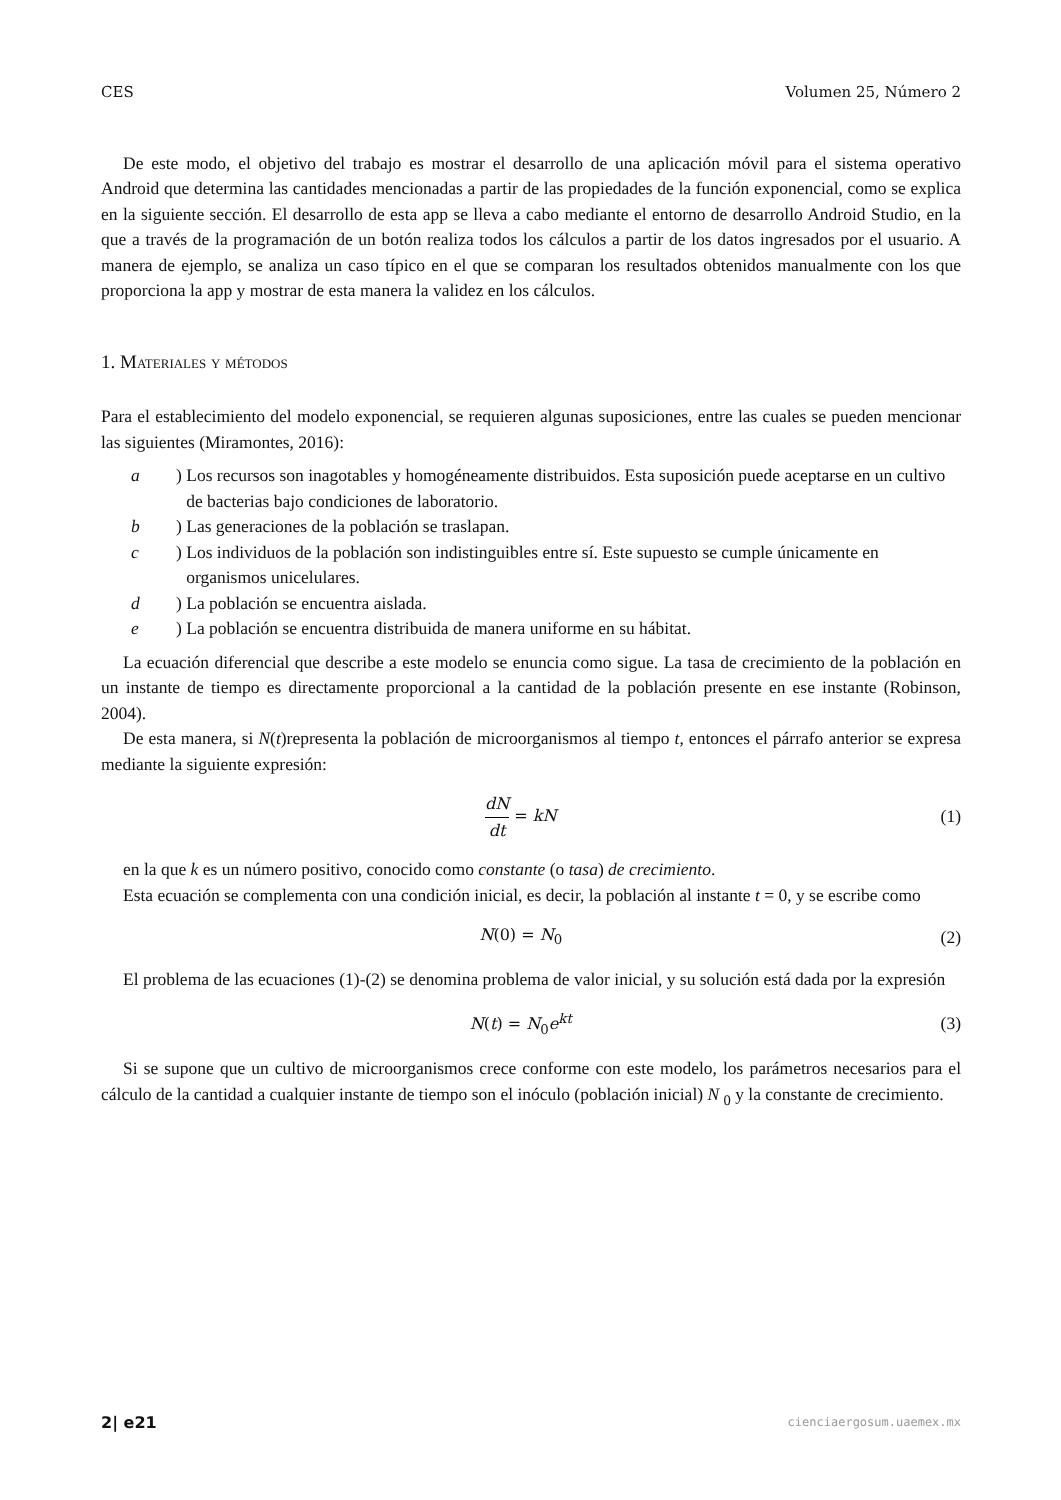CES Volumen 25, Número 2
De este modo, el objetivo del trabajo es mostrar el desarrollo de una aplicación móvil para el sistema operativo Android que determina las cantidades mencionadas a partir de las propiedades de la función exponencial, como se explica en la siguiente sección. El desarrollo de esta app se lleva a cabo mediante el entorno de desarrollo Android Studio, en la que a través de la programación de un botón realiza todos los cálculos a partir de los datos ingresados por el usuario. A manera de ejemplo, se analiza un caso típico en el que se comparan los resultados obtenidos manualmente con los que proporciona la app y mostrar de esta manera la validez en los cálculos.
1. Materiales y métodos
Para el establecimiento del modelo exponencial, se requieren algunas suposiciones, entre las cuales se pueden mencionar las siguientes (Miramontes, 2016):
a) Los recursos son inagotables y homogéneamente distribuidos. Esta suposición puede aceptarse en un cultivo de bacterias bajo condiciones de laboratorio.
b) Las generaciones de la población se traslapan.
c) Los individuos de la población son indistinguibles entre sí. Este supuesto se cumple únicamente en organismos unicelulares.
d) La población se encuentra aislada.
e) La población se encuentra distribuida de manera uniforme en su hábitat.
La ecuación diferencial que describe a este modelo se enuncia como sigue. La tasa de crecimiento de la población en un instante de tiempo es directamente proporcional a la cantidad de la población presente en ese instante (Robinson, 2004).
De esta manera, si N(t)representa la población de microorganismos al tiempo t, entonces el párrafo anterior se expresa mediante la siguiente expresión:
dN dt = kN (1)
en la que k es un número positivo, conocido como constante (o tasa) de crecimiento.
Esta ecuación se complementa con una condición inicial, es decir, la población al instante t = 0, y se escribe como
N(0) = N<sub>0</sub> (2)
El problema de las ecuaciones (1)-(2) se denomina problema de valor inicial, y su solución está dada por la expresión
N(t) = N<sub>0</sub>e<sup>kt</sup> (3)
Si se supone que un cultivo de microorganismos crece conforme con este modelo, los parámetros necesarios para el cálculo de la cantidad a cualquier instante de tiempo son el inóculo (población inicial) N <sub>0</sub> y la constante de crecimiento.
2| e21 cienciaergosum.uaemex.mx